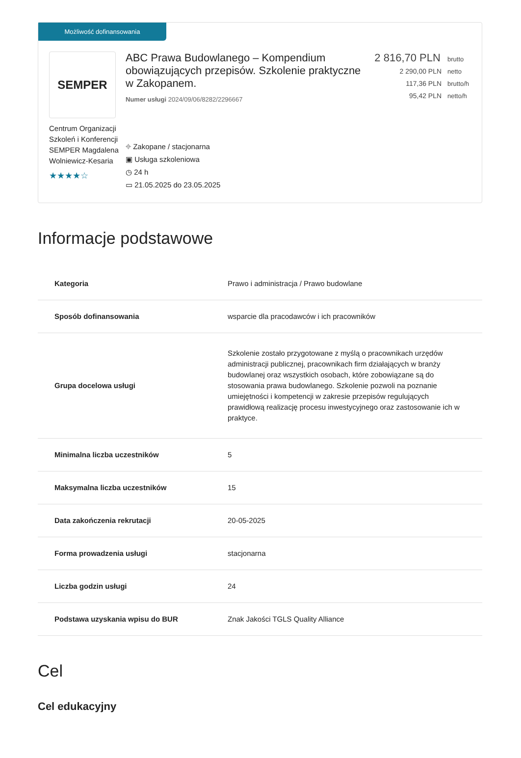Możliwość dofinansowania
SEMPER
Centrum Organizacji Szkoleń i Konferencji SEMPER Magdalena Wolniewicz-Kesaria
★★★★☆
ABC Prawa Budowlanego – Kompendium obowiązujących przepisów. Szkolenie praktyczne w Zakopanem.
Numer usługi 2024/09/06/8282/2296667
⌖ Zakopane / stacjonarna
▣ Usługa szkoleniowa
◷ 24 h
▭ 21.05.2025 do 23.05.2025
2 816,70 PLN brutto
2 290,00 PLN netto
117,36 PLN brutto/h
95,42 PLN netto/h
Informacje podstawowe
| Kategoria | Prawo i administracja / Prawo budowlane |
| Sposób dofinansowania | wsparcie dla pracodawców i ich pracowników |
| Grupa docelowa usługi | Szkolenie zostało przygotowane z myślą o pracownikach urzędów administracji publicznej, pracownikach firm działających w branży budowlanej oraz wszystkich osobach, które zobowiązane są do stosowania prawa budowlanego. Szkolenie pozwoli na poznanie umiejętności i kompetencji w zakresie przepisów regulujących prawidłową realizację procesu inwestycyjnego oraz zastosowanie ich w praktyce. |
| Minimalna liczba uczestników | 5 |
| Maksymalna liczba uczestników | 15 |
| Data zakończenia rekrutacji | 20-05-2025 |
| Forma prowadzenia usługi | stacjonarna |
| Liczba godzin usługi | 24 |
| Podstawa uzyskania wpisu do BUR | Znak Jakości TGLS Quality Alliance |
Cel
Cel edukacyjny